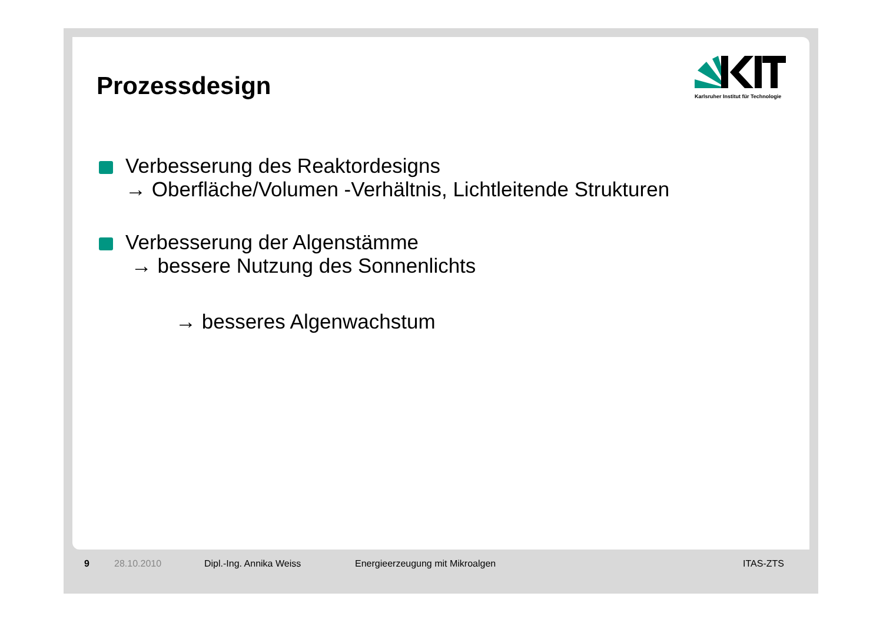Prozessdesign
Karlsruher Institut für Technologie
Verbesserung des Reaktordesigns
→ Oberfläche/Volumen -Verhältnis, Lichtleitende Strukturen
Verbesserung der Algenstämme
→ bessere Nutzung des Sonnenlichts
→ besseres Algenwachstum
9 28.10.2010 Dipl.-Ing. Annika Weiss Energieerzeugung mit Mikroalgen ITAS-ZTS